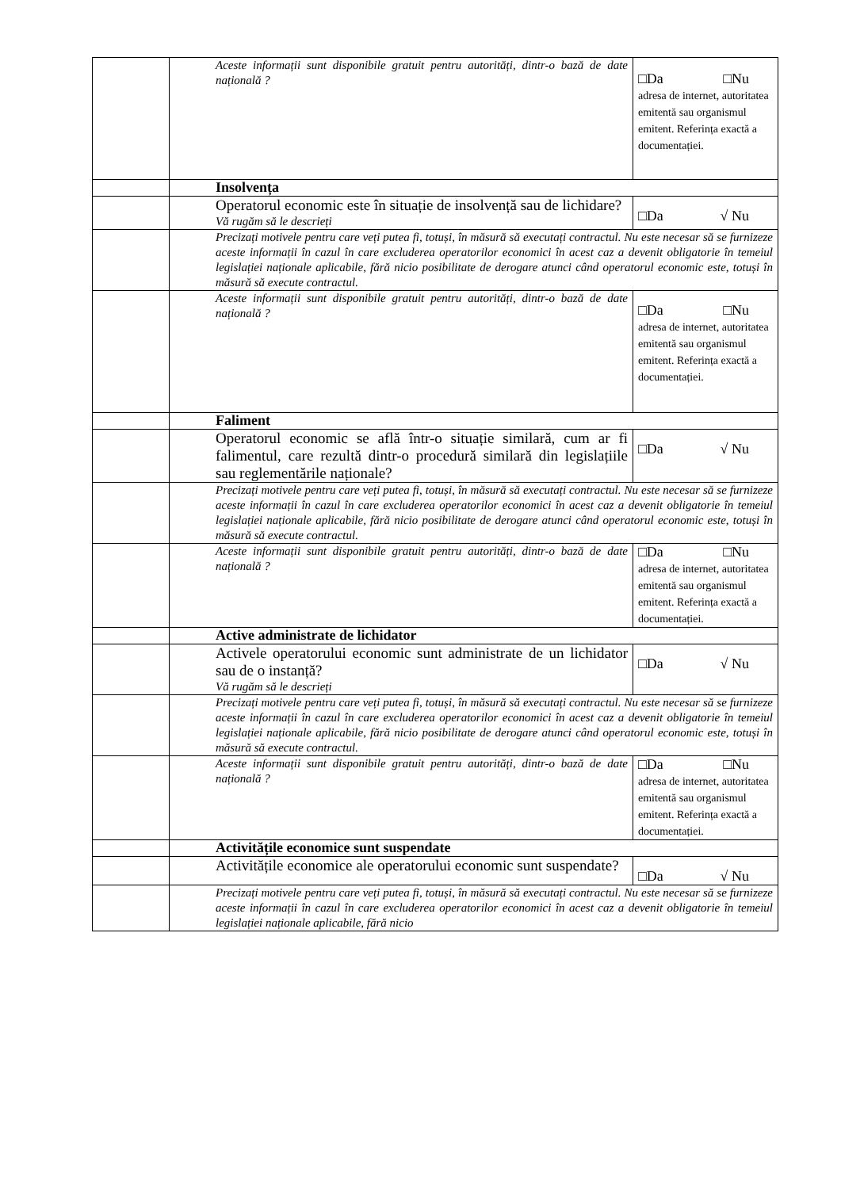| | | Aceste informații sunt disponibile gratuit pentru autorități, dintr-o bază de date națională ? | □Da □Nu adresa de internet, autoritatea emitentă sau organismul emitent. Referința exactă a documentației. |
| | | Insolvența | |
| | | Operatorul economic este în situație de insolvență sau de lichidare? Vă rugăm să le descrieți | □Da √ Nu |
| | | Precizați motivele pentru care veți putea fi, totuși, în măsură să executați contractul. Nu este necesar să se furnizeze aceste informații în cazul în care excluderea operatorilor economici în acest caz a devenit obligatorie în temeiul legislației naționale aplicabile, fără nicio posibilitate de derogare atunci când operatorul economic este, totuși în măsură să execute contractul. | |
| | | Aceste informații sunt disponibile gratuit pentru autorități, dintr-o bază de date națională ? | □Da □Nu adresa de internet, autoritatea emitentă sau organismul emitent. Referința exactă a documentației. |
| | | Faliment | |
| | | Operatorul economic se află într-o situație similară, cum ar fi falimentul, care rezultă dintr-o procedură similară din legislațiile sau reglementările naționale? | □Da √ Nu |
| | | Precizați motivele pentru care veți putea fi, totuși, în măsură să executați contractul. Nu este necesar să se furnizeze aceste informații în cazul în care excluderea operatorilor economici în acest caz a devenit obligatorie în temeiul legislației naționale aplicabile, fără nicio posibilitate de derogare atunci când operatorul economic este, totuși în măsură să execute contractul. | |
| | | Aceste informații sunt disponibile gratuit pentru autorități, dintr-o bază de date națională ? | □Da □Nu adresa de internet, autoritatea emitentă sau organismul emitent. Referința exactă a documentației. |
| | | Active administrate de lichidator | |
| | | Activele operatorului economic sunt administrate de un lichidator sau de o instanță? Vă rugăm să le descrieți | □Da √ Nu |
| | | Precizați motivele pentru care veți putea fi, totuși, în măsură să executați contractul. Nu este necesar să se furnizeze aceste informații în cazul în care excluderea operatorilor economici în acest caz a devenit obligatorie în temeiul legislației naționale aplicabile, fără nicio posibilitate de derogare atunci când operatorul economic este, totuși în măsură să execute contractul. | |
| | | Aceste informații sunt disponibile gratuit pentru autorități, dintr-o bază de date națională ? | □Da □Nu adresa de internet, autoritatea emitentă sau organismul emitent. Referința exactă a documentației. |
| | | Activitățile economice sunt suspendate | |
| | | Activitățile economice ale operatorului economic sunt suspendate? | □Da √ Nu |
| | | Precizați motivele pentru care veți putea fi, totuși, în măsură să executați contractul. Nu este necesar să se furnizeze aceste informații în cazul în care excluderea operatorilor economici în acest caz a devenit obligatorie în temeiul legislației naționale aplicabile, fără nicio | |